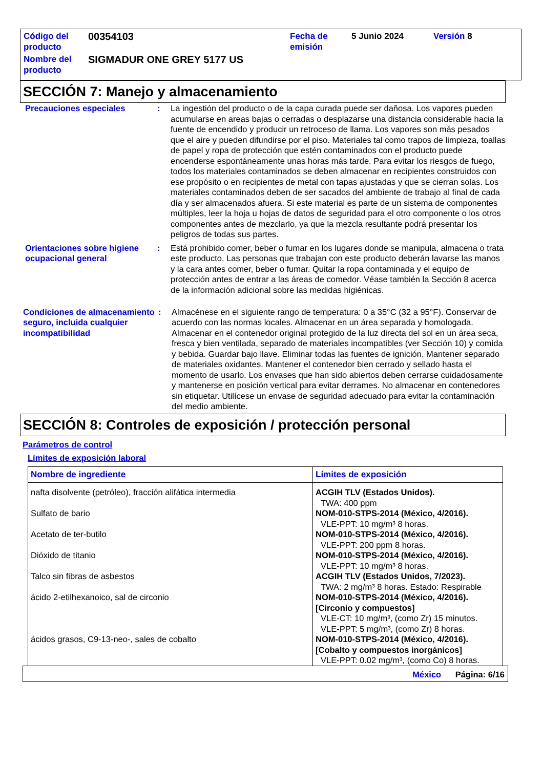| Código del producto | 00354103 | Fecha de emisión | 5 Junio 2024 | Versión 8 |
| Nombre del producto | SIGMADUR ONE GREY 5177 US | | | |
SECCIÓN 7: Manejo y almacenamiento
Precauciones especiales : La ingestión del producto o de la capa curada puede ser dañosa. Los vapores pueden acumularse en areas bajas o cerradas o desplazarse una distancia considerable hacia la fuente de encendido y producir un retroceso de llama. Los vapores son más pesados que el aire y pueden difundirse por el piso. Materiales tal como trapos de limpieza, toallas de papel y ropa de protección que estén contaminados con el producto puede encenderse espontáneamente unas horas más tarde. Para evitar los riesgos de fuego, todos los materiales contaminados se deben almacenar en recipientes construidos con ese propósito o en recipientes de metal con tapas ajustadas y que se cierran solas. Los materiales contaminados deben de ser sacados del ambiente de trabajo al final de cada día y ser almacenados afuera. Si este material es parte de un sistema de componentes múltiples, leer la hoja u hojas de datos de seguridad para el otro componente o los otros componentes antes de mezclarlo, ya que la mezcla resultante podrá presentar los peligros de todas sus partes.
Orientaciones sobre higiene ocupacional general
: Está prohibido comer, beber o fumar en los lugares donde se manipula, almacena o trata este producto. Las personas que trabajan con este producto deberán lavarse las manos y la cara antes comer, beber o fumar. Quitar la ropa contaminada y el equipo de protección antes de entrar a las áreas de comedor. Véase también la Sección 8 acerca de la información adicional sobre las medidas higiénicas.
Condiciones de almacenamiento seguro, incluida cualquier incompatibilidad
: Almacénese en el siguiente rango de temperatura: 0 a 35°C (32 a 95°F). Conservar de acuerdo con las normas locales. Almacenar en un área separada y homologada. Almacenar en el contenedor original protegido de la luz directa del sol en un área seca, fresca y bien ventilada, separado de materiales incompatibles (ver Sección 10) y comida y bebida. Guardar bajo llave. Eliminar todas las fuentes de ignición. Mantener separado de materiales oxidantes. Mantener el contenedor bien cerrado y sellado hasta el momento de usarlo. Los envases que han sido abiertos deben cerrarse cuidadosamente y mantenerse en posición vertical para evitar derrames. No almacenar en contenedores sin etiquetar. Utilícese un envase de seguridad adecuado para evitar la contaminación del medio ambiente.
SECCIÓN 8: Controles de exposición / protección personal
Parámetros de control
Límites de exposición laboral
| Nombre de ingrediente | Límites de exposición |
| --- | --- |
| nafta disolvente (petróleo), fracción alifática intermedia | ACGIH TLV (Estados Unidos). TWA: 400 ppm |
| Sulfato de bario | NOM-010-STPS-2014 (México, 4/2016). VLE-PPT: 10 mg/m³ 8 horas. |
| Acetato de ter-butilo | NOM-010-STPS-2014 (México, 4/2016). VLE-PPT: 200 ppm 8 horas. |
| Dióxido de titanio | NOM-010-STPS-2014 (México, 4/2016). VLE-PPT: 10 mg/m³ 8 horas. |
| Talco sin fibras de asbestos | ACGIH TLV (Estados Unidos, 7/2023). TWA: 2 mg/m³ 8 horas. Estado: Respirable |
| ácido 2-etilhexanoico, sal de circonio | NOM-010-STPS-2014 (México, 4/2016). [Circonio y compuestos] VLE-CT: 10 mg/m³, (como Zr) 15 minutos. VLE-PPT: 5 mg/m³, (como Zr) 8 horas. |
| ácidos grasos, C9-13-neo-, sales de cobalto | NOM-010-STPS-2014 (México, 4/2016). [Cobalto y compuestos inorgánicos] VLE-PPT: 0.02 mg/m³, (como Co) 8 horas. |
México Página: 6/16